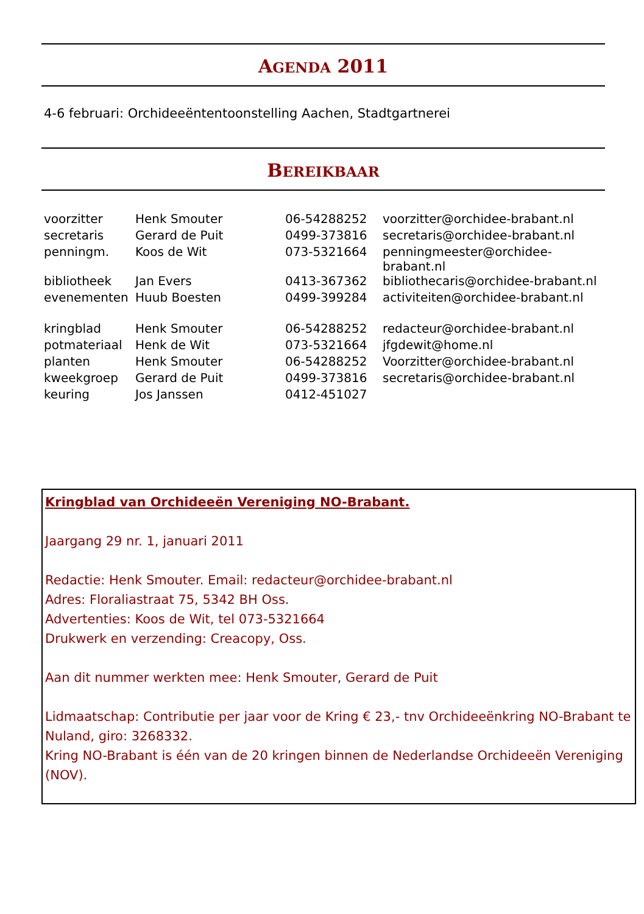AGENDA 2011
4-6 februari: Orchideeëntentoonstelling Aachen, Stadtgartnerei
BEREIKBAAR
| voorzitter | Henk Smouter | 06-54288252 | voorzitter@orchidee-brabant.nl |
| secretaris | Gerard de Puit | 0499-373816 | secretaris@orchidee-brabant.nl |
| penningm. | Koos de Wit | 073-5321664 | penningmeester@orchidee-brabant.nl |
| bibliotheek | Jan Evers | 0413-367362 | bibliothecaris@orchidee-brabant.nl |
| evenementen | Huub Boesten | 0499-399284 | activiteiten@orchidee-brabant.nl |
| kringblad | Henk Smouter | 06-54288252 | redacteur@orchidee-brabant.nl |
| potmateriaal | Henk de Wit | 073-5321664 | jfgdewit@home.nl |
| planten | Henk Smouter | 06-54288252 | Voorzitter@orchidee-brabant.nl |
| kweekgroep | Gerard de Puit | 0499-373816 | secretaris@orchidee-brabant.nl |
| keuring | Jos Janssen | 0412-451027 | |
Kringblad van Orchideeën Vereniging NO-Brabant.
Jaargang 29 nr. 1, januari 2011
Redactie: Henk Smouter. Email: redacteur@orchidee-brabant.nl
Adres: Floraliastraat 75, 5342 BH Oss.
Advertenties: Koos de Wit, tel 073-5321664
Drukwerk en verzending: Creacopy, Oss.
Aan dit nummer werkten mee: Henk Smouter, Gerard de Puit
Lidmaatschap: Contributie per jaar voor de Kring € 23,- tnv Orchideeënkring NO-Brabant te Nuland, giro: 3268332.
Kring NO-Brabant is één van de 20 kringen binnen de Nederlandse Orchideeën Vereniging (NOV).